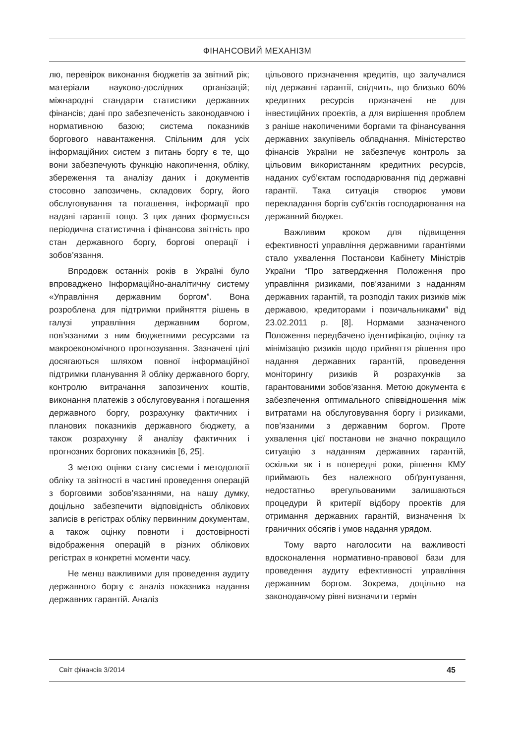ФІНАНСОВИЙ МЕХАНІЗМ
лю, перевірок виконання бюджетів за звітний рік; матеріали науково-дослідних організацій; міжнародні стандарти статистики державних фінансів; дані про забезпеченість законодавчою і нормативною базою; система показників боргового навантаження. Спільним для усіх інформаційних систем з питань боргу є те, що вони забезпечують функцію накопичення, обліку, збереження та аналізу даних і документів стосовно запозичень, складових боргу, його обслуговування та погашення, інформації про надані гарантії тощо. З цих даних формується періодична статистична і фінансова звітність про стан державного боргу, боргові операції і зобов’язання.
Впродовж останніх років в Україні було впроваджено Інформаційно-аналітичну систему «Управління державним боргом”. Вона розроблена для підтримки прийняття рішень в галузі управління державним боргом, пов’язаними з ним бюджетними ресурсами та макроекономічного прогнозування. Зазначені цілі досягаються шляхом повної інформаційної підтримки планування й обліку державного боргу, контролю витрачання запозичених коштів, виконання платежів з обслуговування і погашення державного боргу, розрахунку фактичних і планових показників державного бюджету, а також розрахунку й аналізу фактичних і прогнозних боргових показників [6, 25].
З метою оцінки стану системи і методології обліку та звітності в частині проведення операцій з борговими зобов’язаннями, на нашу думку, доцільно забезпечити відповідність облікових записів в регістрах обліку первинним документам, а також оцінку повноти і достовірності відображення операцій в різних облікових регістрах в конкретні моменти часу.
Не менш важливими для проведення аудиту державного боргу є аналіз показника надання державних гарантій. Аналіз
цільового призначення кредитів, що залучалися під державні гарантії, свідчить, що близько 60% кредитних ресурсів призначені не для інвестиційних проектів, а для вирішення проблем з раніше накопиченими боргами та фінансування державних закупівель обладнання. Міністерство фінансів України не забезпечує контроль за цільовим використанням кредитних ресурсів, наданих суб’єктам господарювання під державні гарантії. Така ситуація створює умови перекладання боргів суб’єктів господарювання на державний бюджет.
Важливим кроком для підвищення ефективності управління державними гарантіями стало ухвалення Постанови Кабінету Міністрів України “Про затвердження Положення про управління ризиками, пов’язаними з наданням державних гарантій, та розподіл таких ризиків між державою, кредиторами і позичальниками” від 23.02.2011 р. [8]. Нормами зазначеного Положення передбачено ідентифікацію, оцінку та мінімізацію ризиків щодо прийняття рішення про надання державних гарантій, проведення моніторингу ризиків й розрахунків за гарантованими зобов’язання. Метою документа є забезпечення оптимального співвідношення між витратами на обслуговування боргу і ризиками, пов’язаними з державним боргом. Проте ухвалення цієї постанови не значно покращило ситуацію з наданням державних гарантій, оскільки як і в попередні роки, рішення КМУ приймають без належного обґрунтування, недостатньо врегульованими залишаються процедури й критерії відбору проектів для отримання державних гарантій, визначення їх граничних обсягів і умов надання урядом.
Тому варто наголосити на важливості вдосконалення нормативно-правової бази для проведення аудиту ефективності управління державним боргом. Зокрема, доцільно на законодавчому рівні визначити термін
Світ фінансів 3/2014 45